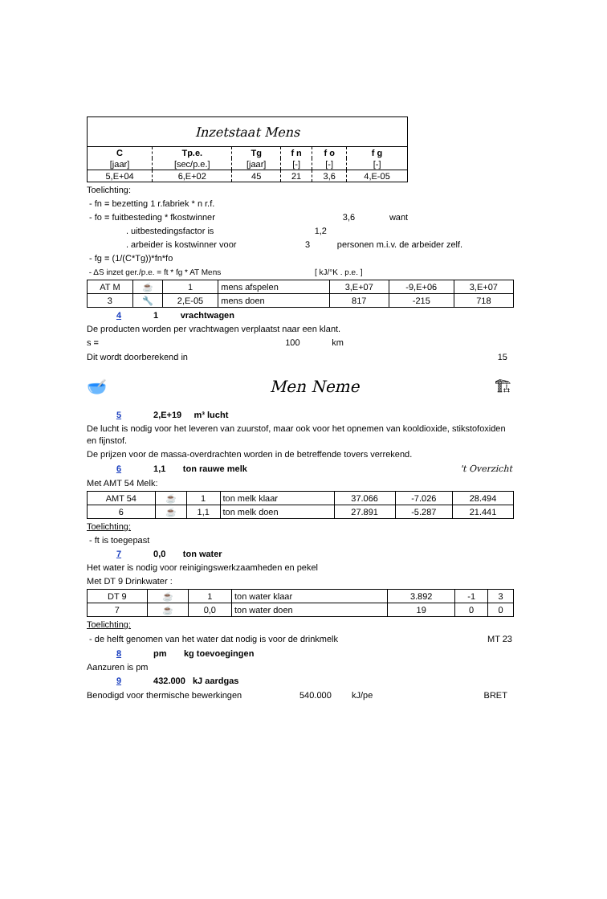| Inzetstaat Mens | | | | | |
| C | Tp.e. | Tg | f n | f o | f g |
| [jaar] | [sec/p.e.] | [jaar] | [-] | [-] | [-] |
| 5,E+04 | 6,E+02 | 45 | 21 | 3,6 | 4,E-05 |
Toelichting:
- fn = bezetting 1 r.fabriek * n r.f.
- fo = fuitbesteding * fkostwinner 3,6 want
. uitbestedingsfactor is 1,2
. arbeider is kostwinner voor 3 personen m.i.v. de arbeider zelf.
- fg = (1/(C*Tg))*fn*fo
- ΔS inzet ger./p.e. = ft * fg * AT Mens [ kJ/°K . p.e. ]
| AT M | ☕ | 1 | mens afspelen | 3,E+07 | -9,E+06 | 3,E+07 |
| 3 | 🔧 | 2,E-05 | mens doen | 817 | -215 | 718 |
4 1 vrachtwagen
De producten worden per vrachtwagen verplaatst naar een klant.
s = 100 km
Dit wordt doorberekend in 15
🥣 Men Neme 🏗
5 2,E+19 m³ lucht
De lucht is nodig voor het leveren van zuurstof, maar ook voor het opnemen van kooldioxide, stikstofoxiden en fijnstof.
De prijzen voor de massa-overdrachten worden in de betreffende tovers verrekend.
6 1,1 ton rauwe melk 't Overzicht
Met AMT 54 Melk:
| AMT 54 | ☕ | 1 | ton melk klaar | 37.066 | -7.026 | 28.494 |
| 6 | ☕ | 1,1 | ton melk doen | 27.891 | -5.287 | 21.441 |
Toelichting:
- ft is toegepast
7 0,0 ton water
Het water is nodig voor reinigingswerkzaamheden en pekel
Met DT 9 Drinkwater :
| DT 9 | ☕ | 1 | ton water klaar | 3.892 | -1 | 3 |
| 7 | ☕ | 0,0 | ton water doen | 19 | 0 | 0 |
Toelichting:
- de helft genomen van het water dat nodig is voor de drinkmelk MT 23
8 pm kg toevoegingen
Aanzuren is pm
9 432.000 kJ aardgas
Benodigd voor thermische bewerkingen 540.000 kJ/pe BRET